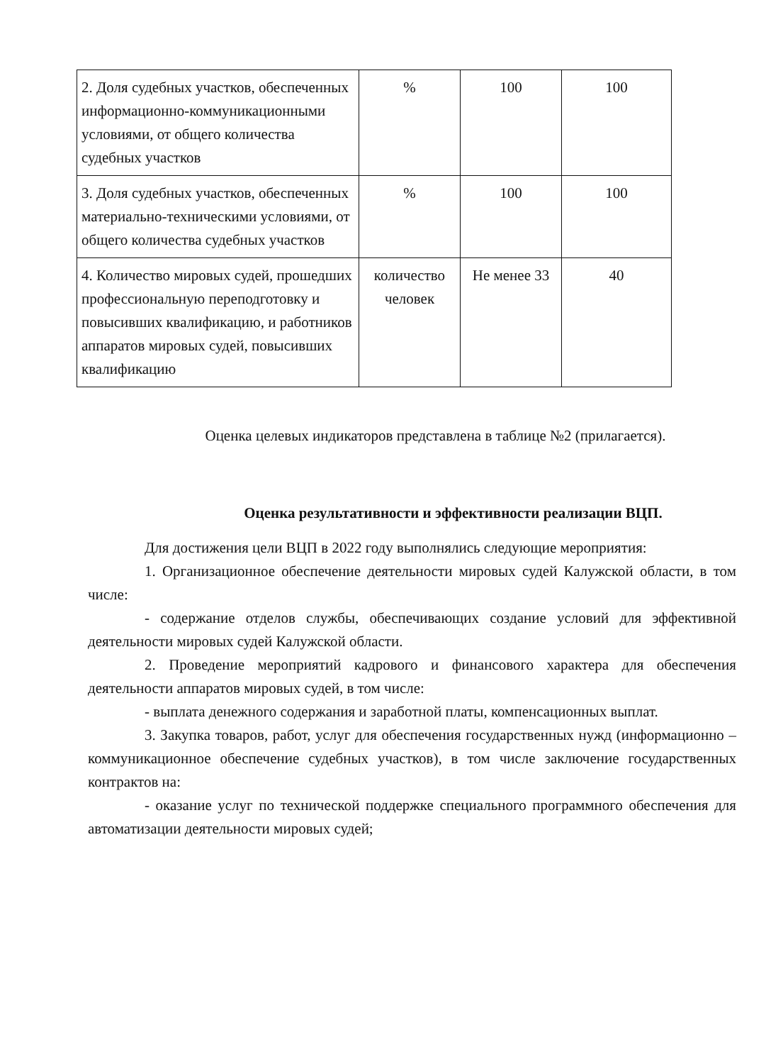| 2. Доля судебных участков, обеспеченных информационно-коммуникационными условиями, от общего количества судебных участков | % | 100 | 100 |
| 3. Доля судебных участков, обеспеченных материально-техническими условиями, от общего количества судебных участков | % | 100 | 100 |
| 4. Количество мировых судей, прошедших профессиональную переподготовку и повысивших квалификацию, и работников аппаратов мировых судей, повысивших квалификацию | количество человек | Не менее 33 | 40 |
Оценка целевых индикаторов представлена в таблице №2 (прилагается).
Оценка результативности и эффективности реализации ВЦП.
Для достижения цели ВЦП в 2022 году выполнялись следующие мероприятия:
1. Организационное обеспечение деятельности мировых судей Калужской области, в том числе:
- содержание отделов службы, обеспечивающих создание условий для эффективной деятельности мировых судей Калужской области.
2. Проведение мероприятий кадрового и финансового характера для обеспечения деятельности аппаратов мировых судей, в том числе:
- выплата денежного содержания и заработной платы, компенсационных выплат.
3. Закупка товаров, работ, услуг для обеспечения государственных нужд (информационно – коммуникационное обеспечение судебных участков), в том числе заключение государственных контрактов на:
- оказание услуг по технической поддержке специального программного обеспечения для автоматизации деятельности мировых судей;